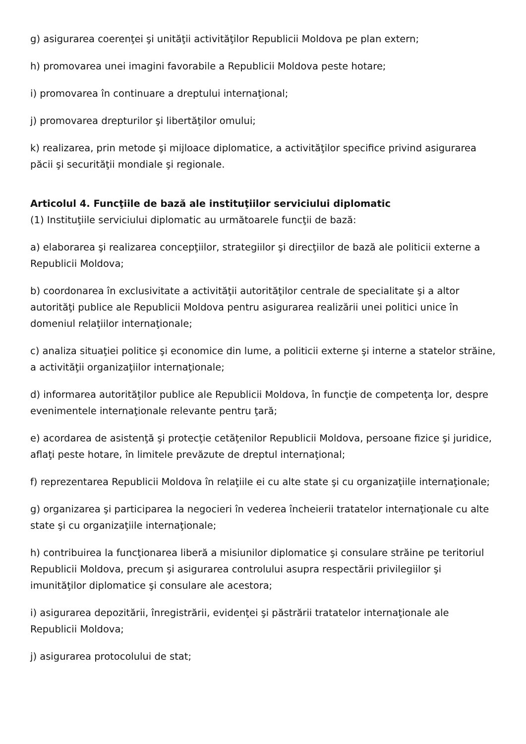g) asigurarea coerenţei şi unităţii activităţilor Republicii Moldova pe plan extern;
h) promovarea unei imagini favorabile a Republicii Moldova peste hotare;
i) promovarea în continuare a dreptului internaţional;
j) promovarea drepturilor şi libertăţilor omului;
k) realizarea, prin metode şi mijloace diplomatice, a activităţilor specifice privind asigurarea păcii şi securităţii mondiale şi regionale.
Articolul 4. Funcţiile de bază ale instituţiilor serviciului diplomatic
(1) Instituţiile serviciului diplomatic au următoarele funcţii de bază:
a) elaborarea şi realizarea concepţiilor, strategiilor şi direcţiilor de bază ale politicii externe a Republicii Moldova;
b) coordonarea în exclusivitate a activităţii autorităţilor centrale de specialitate şi a altor autorităţi publice ale Republicii Moldova pentru asigurarea realizării unei politici unice în domeniul relaţiilor internaţionale;
c) analiza situaţiei politice şi economice din lume, a politicii externe şi interne a statelor străine, a activităţii organizaţiilor internaţionale;
d) informarea autorităţilor publice ale Republicii Moldova, în funcţie de competenţa lor, despre evenimentele internaţionale relevante pentru ţară;
e) acordarea de asistenţă şi protecţie cetăţenilor Republicii Moldova, persoane fizice şi juridice, aflaţi peste hotare, în limitele prevăzute de dreptul internaţional;
f) reprezentarea Republicii Moldova în relaţiile ei cu alte state şi cu organizaţiile internaţionale;
g) organizarea şi participarea la negocieri în vederea încheierii tratatelor internaţionale cu alte state şi cu organizaţiile internaţionale;
h) contribuirea la funcţionarea liberă a misiunilor diplomatice şi consulare străine pe teritoriul Republicii Moldova, precum şi asigurarea controlului asupra respectării privilegiilor şi imunităţilor diplomatice şi consulare ale acestora;
i) asigurarea depozitării, înregistrării, evidenţei şi păstrării tratatelor internaţionale ale Republicii Moldova;
j) asigurarea protocolului de stat;